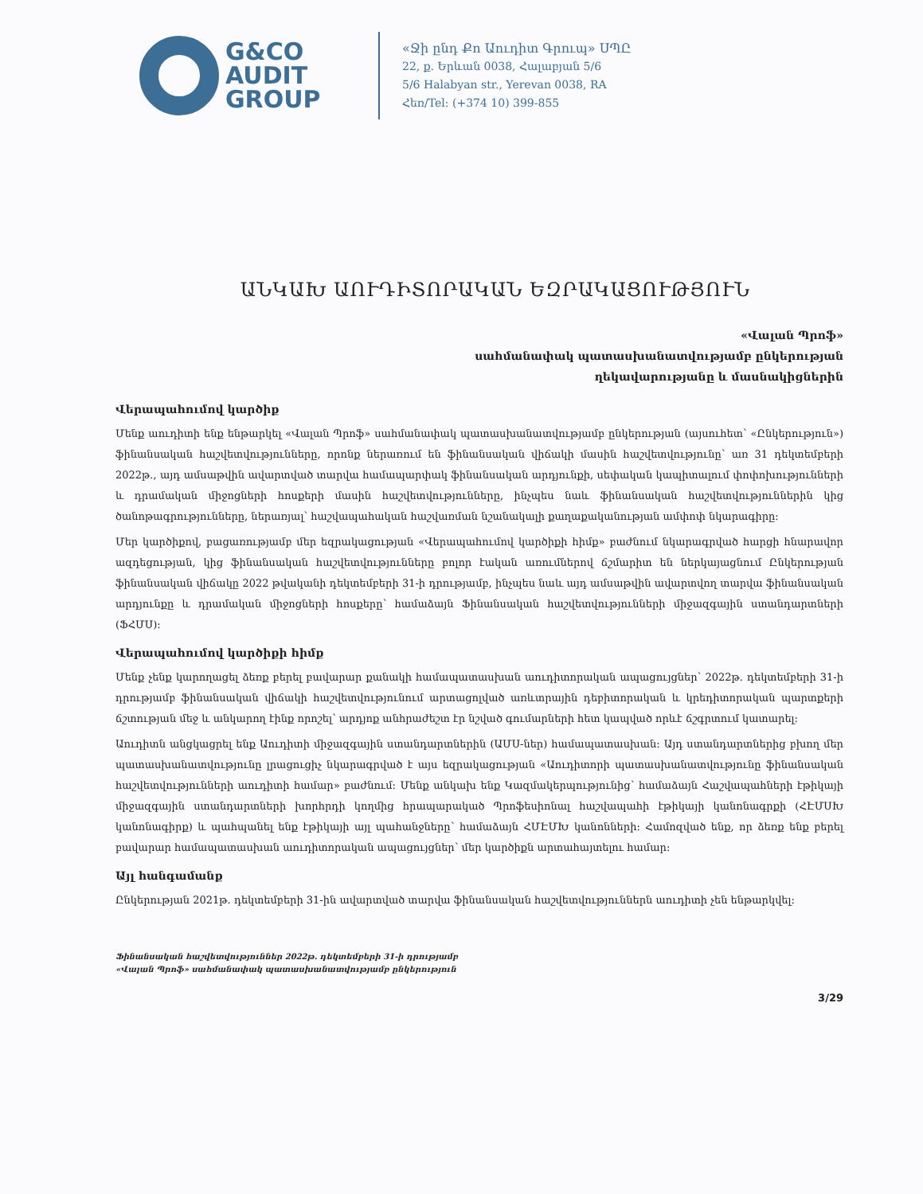G&CO
AUDIT
GROUP
«Ջի ընդ Քո Աուդիտ Գրուպ» ՍՊԸ
22, ք. Երևան 0038, Հալաբյան 5/6
5/6 Halabyan str., Yerevan 0038, RA
Հեռ/Tel: (+374 10) 399-855
ԱՆԿԱԽ ԱՈՒԴԻՏՈՐԱԿԱՆ ԵԶՐԱԿԱՑՈՒԹՅՈՒՆ
«Վալան Պրոֆ»
սահմանափակ պատասխանատվությամբ ընկերության
ղեկավարությանը և մասնակիցներին
Վերապահումով կարծիք
Մենք աուդիտի ենք ենթարկել «Վալան Պրոֆ» սահմանափակ պատասխանատվությամբ ընկերության (այսուհետ՝ «Ընկերություն») ֆինանսական հաշվետվությունները, որոնք ներառում են ֆինանսական վիճակի մասին հաշվետվությունը՝ առ 31 դեկտեմբերի 2022թ., այդ ամսաթվին ավարտված տարվա համապարփակ ֆինանսական արդյունքի, սեփական կապիտալում փոփոխությունների և դրամական միջոցների հոսքերի մասին հաշվետվությունները, ինչպես նաև ֆինանսական հաշվետվություններին կից ծանոթագրությունները, ներառյալ՝ հաշվապահական հաշվառման նշանակալի քաղաքականության ամփոփ նկարագիրը:
Մեր կարծիքով, բացառությամբ մեր եզրակացության «Վերապահումով կարծիքի հիմք» բաժնում նկարագրված հարցի հնարավոր ազդեցության, կից ֆինանսական հաշվետվությունները բոլոր էական առումներով ճշմարիտ են ներկայացնում Ընկերության ֆինանսական վիճակը 2022 թվականի դեկտեմբերի 31-ի դրությամբ, ինչպես նաև այդ ամսաթվին ավարտվող տարվա ֆինանսական արդյունքը և դրամական միջոցների հոսքերը՝ համաձայն Ֆինանսական հաշվետվությունների միջազգային ստանդարտների (ՖՀՄՍ):
Վերապահումով կարծիքի հիմք
Մենք չենք կարողացել ձեռք բերել բավարար քանակի համապատասխան աուդիտորական ապացույցներ՝ 2022թ. դեկտեմբերի 31-ի դրությամբ ֆինանսական վիճակի հաշվետվությունում արտացոլված առևտրային դեբիտորական և կրեդիտորական պարտքերի ճշտության մեջ և անկարող էինք որոշել՝ արդյոք անհրաժեշտ էր նշված գումարների հետ կապված որևէ ճշգրտում կատարել:
Աուդիտն անցկացրել ենք Աուդիտի միջազգային ստանդարտներին (ԱՄՍ-ներ) համապատասխան: Այդ ստանդարտներից բխող մեր պատասխանատվությունը լրացուցիչ նկարագրված է այս եզրակացության «Աուդիտորի պատասխանատվությունը ֆինանսական հաշվետվությունների աուդիտի համար» բաժնում: Մենք անկախ ենք Կազմակերպությունից՝ համաձայն Հաշվապահների էթիկայի միջազգային ստանդարտների խորհրդի կողմից հրապարակած Պրոֆեսիոնալ հաշվապահի էթիկայի կանոնագրքի (ՀԷՄՍԽ կանոնագիրք) և պահպանել ենք էթիկայի այլ պահանջները՝ համաձայն ՀՄԷՄԽ կանոնների: Համոզված ենք, որ ձեռք ենք բերել բավարար համապատասխան աուդիտորական ապացույցներ՝ մեր կարծիքն արտահայտելու համար:
Այլ հանգամանք
Ընկերության 2021թ. դեկտեմբերի 31-ին ավարտված տարվա ֆինանսական հաշվետվություններն աուդիտի չեն ենթարկվել:
Ֆինանսական հաշվետվություններ 2022թ. դեկտեմբերի 31-ի դրությամբ
«Վալան Պրոֆ» սահմանափակ պատասխանատվությամբ ընկերություն
3/29